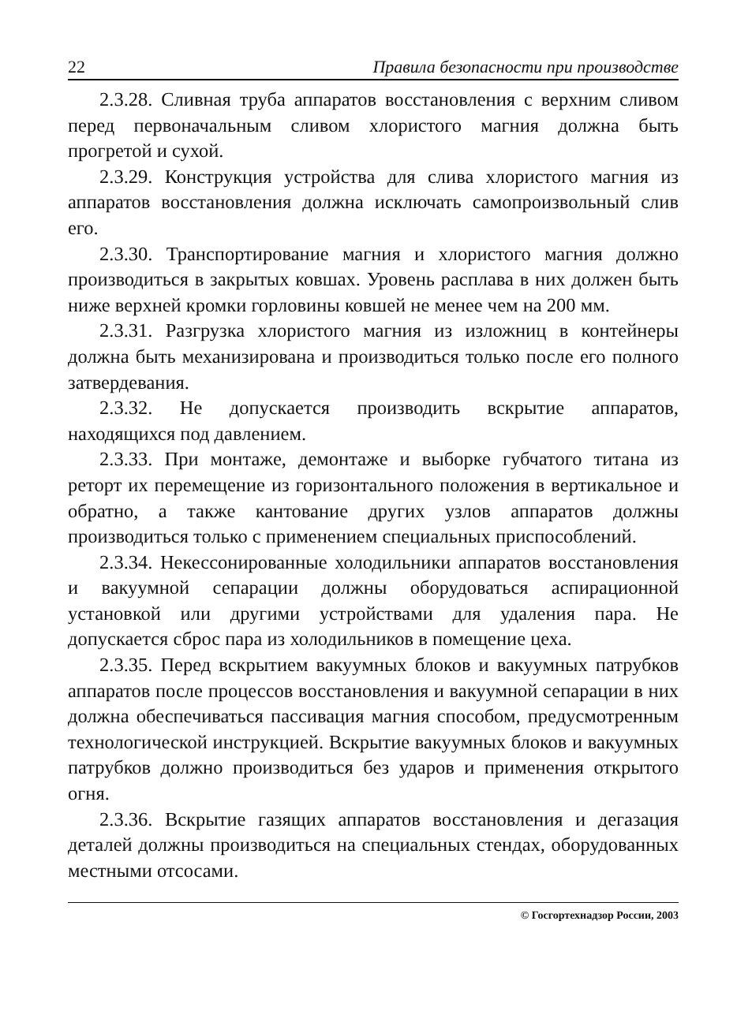22 Правила безопасности при производстве
2.3.28. Сливная труба аппаратов восстановления с верхним сливом перед первоначальным сливом хлористого магния должна быть прогретой и сухой.
2.3.29. Конструкция устройства для слива хлористого магния из аппаратов восстановления должна исключать самопроизвольный слив его.
2.3.30. Транспортирование магния и хлористого магния должно производиться в закрытых ковшах. Уровень расплава в них должен быть ниже верхней кромки горловины ковшей не менее чем на 200 мм.
2.3.31. Разгрузка хлористого магния из изложниц в контейнеры должна быть механизирована и производиться только после его полного затвердевания.
2.3.32. Не допускается производить вскрытие аппаратов, находящихся под давлением.
2.3.33. При монтаже, демонтаже и выборке губчатого титана из реторт их перемещение из горизонтального положения в вертикальное и обратно, а также кантование других узлов аппаратов должны производиться только с применением специальных приспособлений.
2.3.34. Некессонированные холодильники аппаратов восстановления и вакуумной сепарации должны оборудоваться аспирационной установкой или другими устройствами для удаления пара. Не допускается сброс пара из холодильников в помещение цеха.
2.3.35. Перед вскрытием вакуумных блоков и вакуумных патрубков аппаратов после процессов восстановления и вакуумной сепарации в них должна обеспечиваться пассивация магния способом, предусмотренным технологической инструкцией. Вскрытие вакуумных блоков и вакуумных патрубков должно производиться без ударов и применения открытого огня.
2.3.36. Вскрытие газящих аппаратов восстановления и дегазация деталей должны производиться на специальных стендах, оборудованных местными отсосами.
© Госгортехнадзор России, 2003